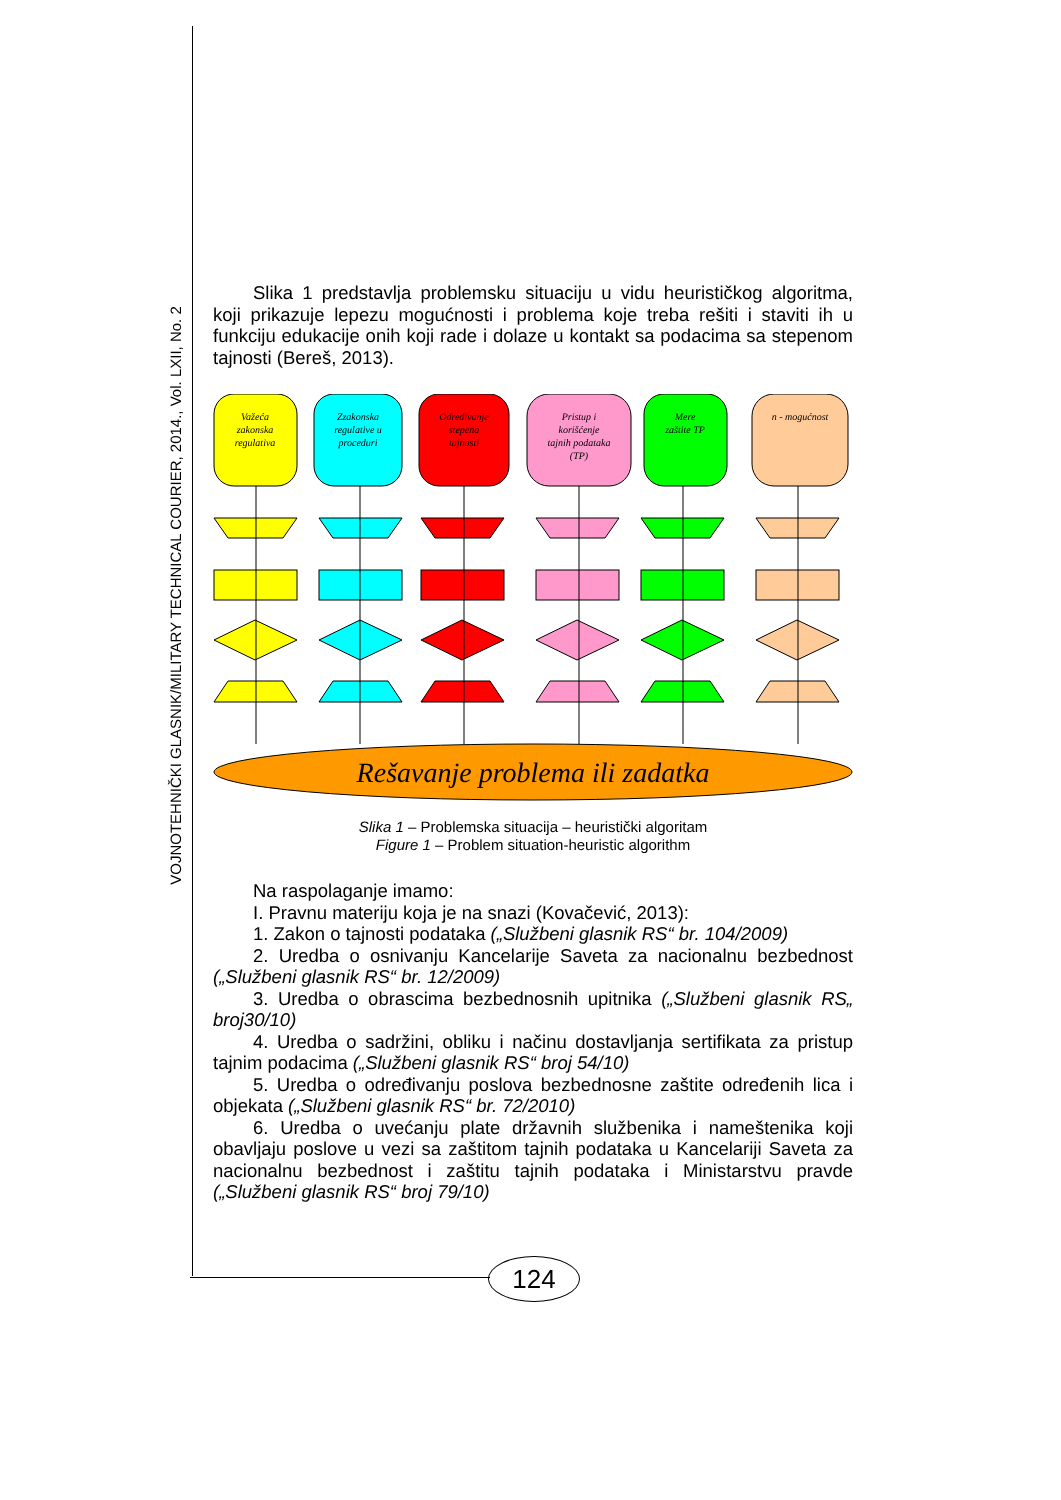VOJNOTEHNIČKI GLASNIK/MILITARY TECHNICAL COURIER, 2014., Vol. LXII, No. 2
Slika 1 predstavlja problemsku situaciju u vidu heurističkog algoritma, koji prikazuje lepezu mogućnosti i problema koje treba rešiti i staviti ih u funkciju edukacije onih koji rade i dolaze u kontakt sa podacima sa stepenom tajnosti (Bereš, 2013).
Važeća
zakonska
regulativa
Zzakonska
regulative u
proceduri
Određivanje
stepena
tajnosti
Pristup i
korišćenje
tajnih podataka
(TP)
Mere
zaštite TP
n - mogućnost
Rešavanje problema ili zadatka
Slika 1 – Problemska situacija – heuristički algoritam
Figure 1 – Problem situation-heuristic algorithm
Na raspolaganje imamo:
I. Pravnu materiju koja je na snazi (Kovačević, 2013):
1. Zakon o tajnosti podataka („Službeni glasnik RS“ br. 104/2009)
2. Uredba o osnivanju Kancelarije Saveta za nacionalnu bezbednost („Službeni glasnik RS“ br. 12/2009)
3. Uredba o obrascima bezbednosnih upitnika („Službeni glasnik RS„ broj30/10)
4. Uredba o sadržini, obliku i načinu dostavljanja sertifikata za pristup tajnim podacima („Službeni glasnik RS“ broj 54/10)
5. Uredba o određivanju poslova bezbednosne zaštite određenih lica i objekata („Službeni glasnik RS“ br. 72/2010)
6. Uredba o uvećanju plate državnih službenika i nameštenika koji obavljaju poslove u vezi sa zaštitom tajnih podataka u Kancelariji Saveta za nacionalnu bezbednost i zaštitu tajnih podataka i Ministarstvu pravde („Službeni glasnik RS“ broj 79/10)
124